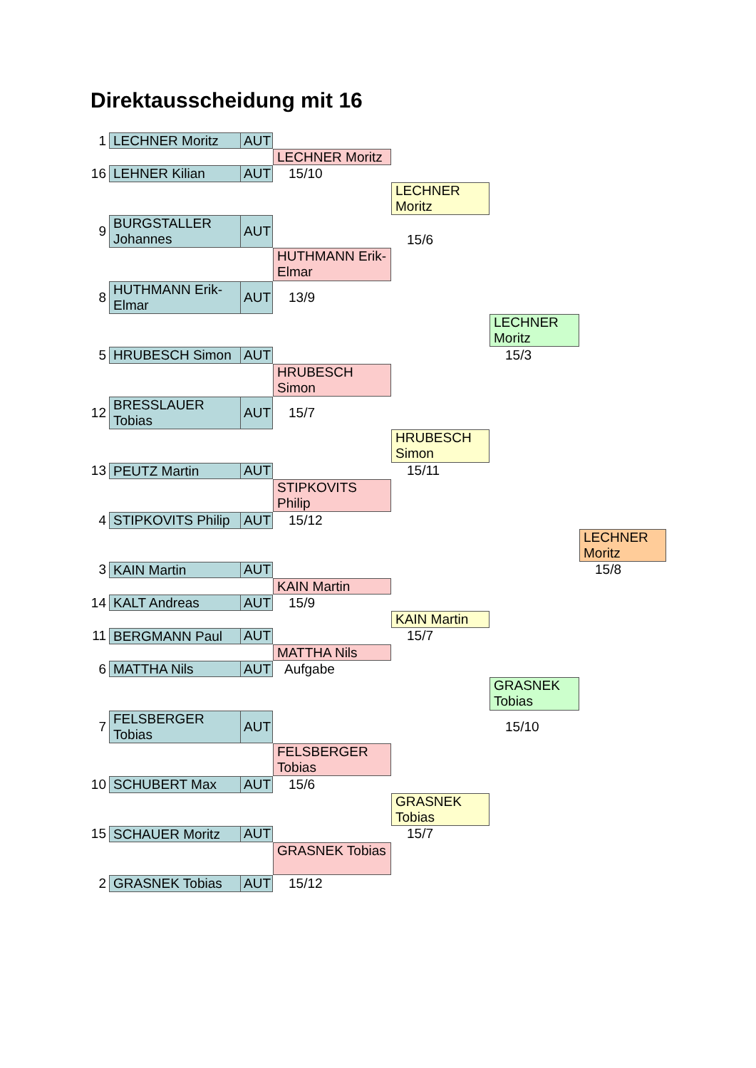Direktausscheidung mit 16
1
LECHNER Moritz
AUT
LECHNER Moritz
16
LEHNER Kilian
AUT
15/10
LECHNER Moritz
9
BURGSTALLER Johannes
AUT
15/6
HUTHMANN Erik-Elmar
8
HUTHMANN Erik-Elmar
AUT
13/9
LECHNER Moritz
5
HRUBESCH Simon
AUT
15/3
HRUBESCH Simon
12
BRESSLAUER Tobias
AUT
15/7
HRUBESCH Simon
13
PEUTZ Martin
AUT
15/11
STIPKOVITS Philip
4
STIPKOVITS Philip
AUT
15/12
LECHNER Moritz
3
KAIN Martin
AUT
15/8
KAIN Martin
14
KALT Andreas
AUT
15/9
KAIN Martin
11
BERGMANN Paul
AUT
15/7
MATTHA Nils
6
MATTHA Nils
AUT
Aufgabe
GRASNEK Tobias
7
FELSBERGER Tobias
AUT
15/10
FELSBERGER Tobias
10
SCHUBERT Max
AUT
15/6
GRASNEK Tobias
15
SCHAUER Moritz
AUT
15/7
GRASNEK Tobias
2
GRASNEK Tobias
AUT
15/12